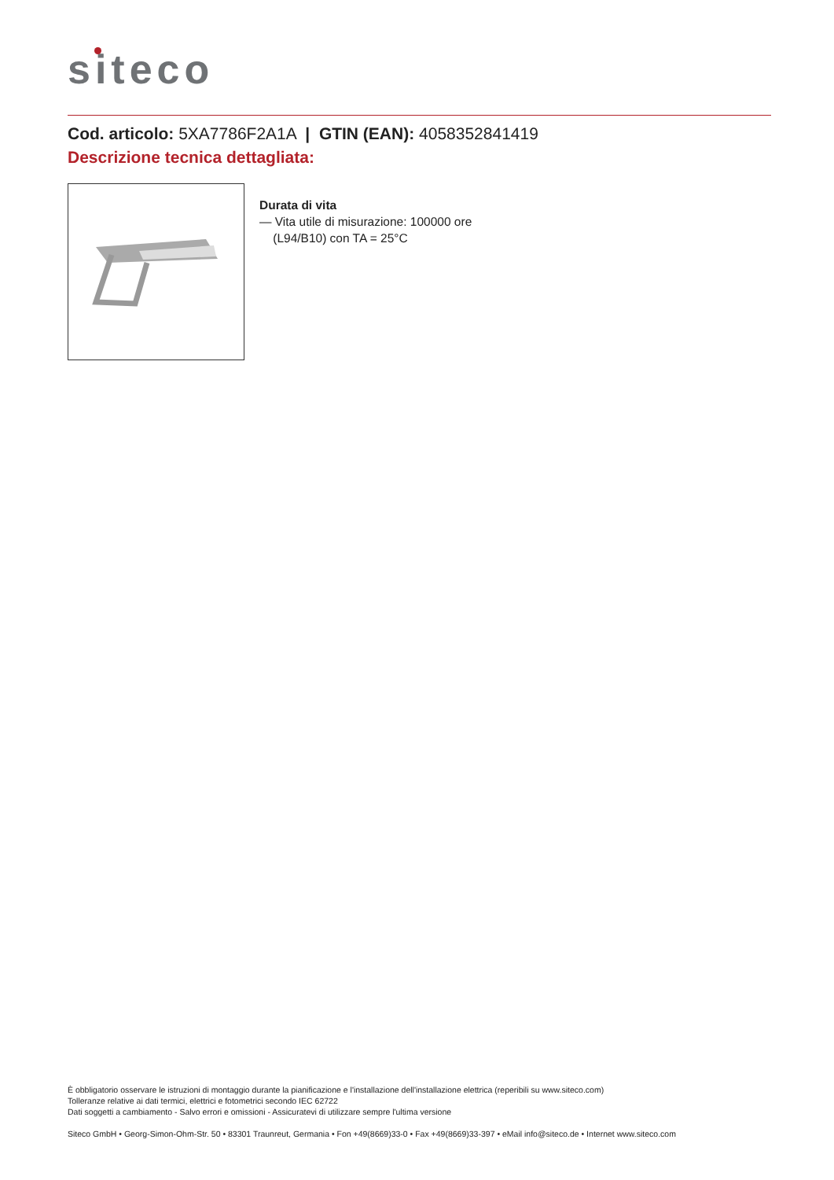siteco
Cod. articolo: 5XA7786F2A1A | GTIN (EAN): 4058352841419
Descrizione tecnica dettagliata:
Durata di vita
— Vita utile di misurazione: 100000 ore
(L94/B10) con TA = 25°C
È obbligatorio osservare le istruzioni di montaggio durante la pianificazione e l'installazione dell'installazione elettrica (reperibili su www.siteco.com)
Tolleranze relative ai dati termici, elettrici e fotometrici secondo IEC 62722
Dati soggetti a cambiamento - Salvo errori e omissioni - Assicuratevi di utilizzare sempre l'ultima versione
Siteco GmbH • Georg-Simon-Ohm-Str. 50 • 83301 Traunreut, Germania • Fon +49(8669)33-0 • Fax +49(8669)33-397 • eMail info@siteco.de • Internet www.siteco.com